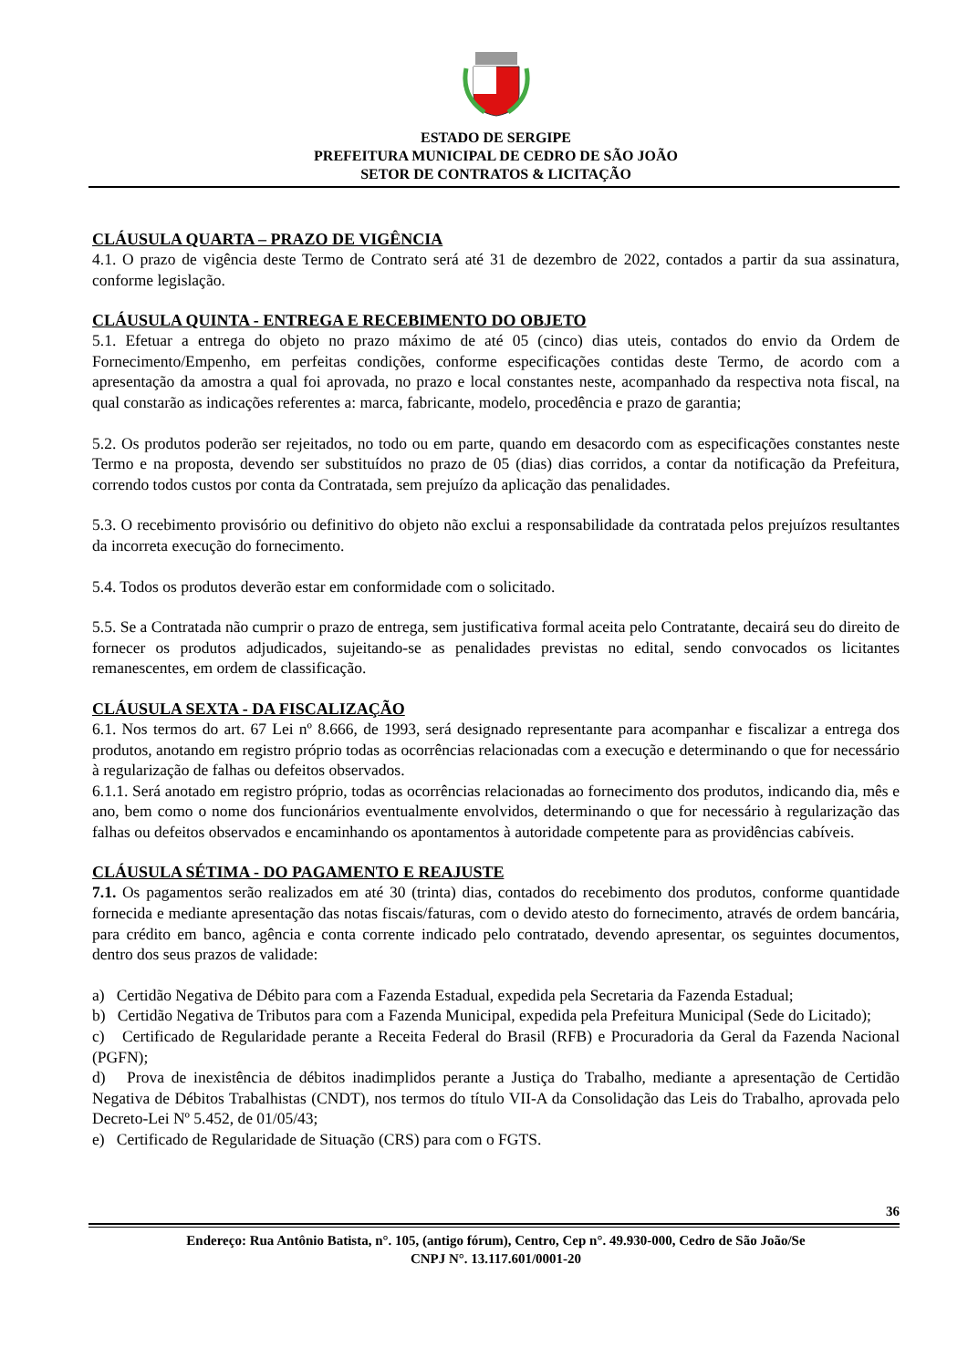ESTADO DE SERGIPE
PREFEITURA MUNICIPAL DE CEDRO DE SÃO JOÃO
SETOR DE CONTRATOS & LICITAÇÃO
CLÁUSULA QUARTA – PRAZO DE VIGÊNCIA
4.1. O prazo de vigência deste Termo de Contrato será até 31 de dezembro de 2022, contados a partir da sua assinatura, conforme legislação.
CLÁUSULA QUINTA - ENTREGA E RECEBIMENTO DO OBJETO
5.1. Efetuar a entrega do objeto no prazo máximo de até 05 (cinco) dias uteis, contados do envio da Ordem de Fornecimento/Empenho, em perfeitas condições, conforme especificações contidas deste Termo, de acordo com a apresentação da amostra a qual foi aprovada, no prazo e local constantes neste, acompanhado da respectiva nota fiscal, na qual constarão as indicações referentes a: marca, fabricante, modelo, procedência e prazo de garantia;
5.2. Os produtos poderão ser rejeitados, no todo ou em parte, quando em desacordo com as especificações constantes neste Termo e na proposta, devendo ser substituídos no prazo de 05 (dias) dias corridos, a contar da notificação da Prefeitura, correndo todos custos por conta da Contratada, sem prejuízo da aplicação das penalidades.
5.3. O recebimento provisório ou definitivo do objeto não exclui a responsabilidade da contratada pelos prejuízos resultantes da incorreta execução do fornecimento.
5.4. Todos os produtos deverão estar em conformidade com o solicitado.
5.5. Se a Contratada não cumprir o prazo de entrega, sem justificativa formal aceita pelo Contratante, decairá seu do direito de fornecer os produtos adjudicados, sujeitando-se as penalidades previstas no edital, sendo convocados os licitantes remanescentes, em ordem de classificação.
CLÁUSULA SEXTA - DA FISCALIZAÇÃO
6.1. Nos termos do art. 67 Lei nº 8.666, de 1993, será designado representante para acompanhar e fiscalizar a entrega dos produtos, anotando em registro próprio todas as ocorrências relacionadas com a execução e determinando o que for necessário à regularização de falhas ou defeitos observados.
6.1.1. Será anotado em registro próprio, todas as ocorrências relacionadas ao fornecimento dos produtos, indicando dia, mês e ano, bem como o nome dos funcionários eventualmente envolvidos, determinando o que for necessário à regularização das falhas ou defeitos observados e encaminhando os apontamentos à autoridade competente para as providências cabíveis.
CLÁUSULA SÉTIMA - DO PAGAMENTO E REAJUSTE
7.1. Os pagamentos serão realizados em até 30 (trinta) dias, contados do recebimento dos produtos, conforme quantidade fornecida e mediante apresentação das notas fiscais/faturas, com o devido atesto do fornecimento, através de ordem bancária, para crédito em banco, agência e conta corrente indicado pelo contratado, devendo apresentar, os seguintes documentos, dentro dos seus prazos de validade:
a) Certidão Negativa de Débito para com a Fazenda Estadual, expedida pela Secretaria da Fazenda Estadual;
b) Certidão Negativa de Tributos para com a Fazenda Municipal, expedida pela Prefeitura Municipal (Sede do Licitado);
c) Certificado de Regularidade perante a Receita Federal do Brasil (RFB) e Procuradoria da Geral da Fazenda Nacional (PGFN);
d) Prova de inexistência de débitos inadimplidos perante a Justiça do Trabalho, mediante a apresentação de Certidão Negativa de Débitos Trabalhistas (CNDT), nos termos do título VII-A da Consolidação das Leis do Trabalho, aprovada pelo Decreto-Lei Nº 5.452, de 01/05/43;
e) Certificado de Regularidade de Situação (CRS) para com o FGTS.
36
Endereço: Rua Antônio Batista, n°. 105, (antigo fórum), Centro, Cep n°. 49.930-000, Cedro de São João/Se
CNPJ N°. 13.117.601/0001-20